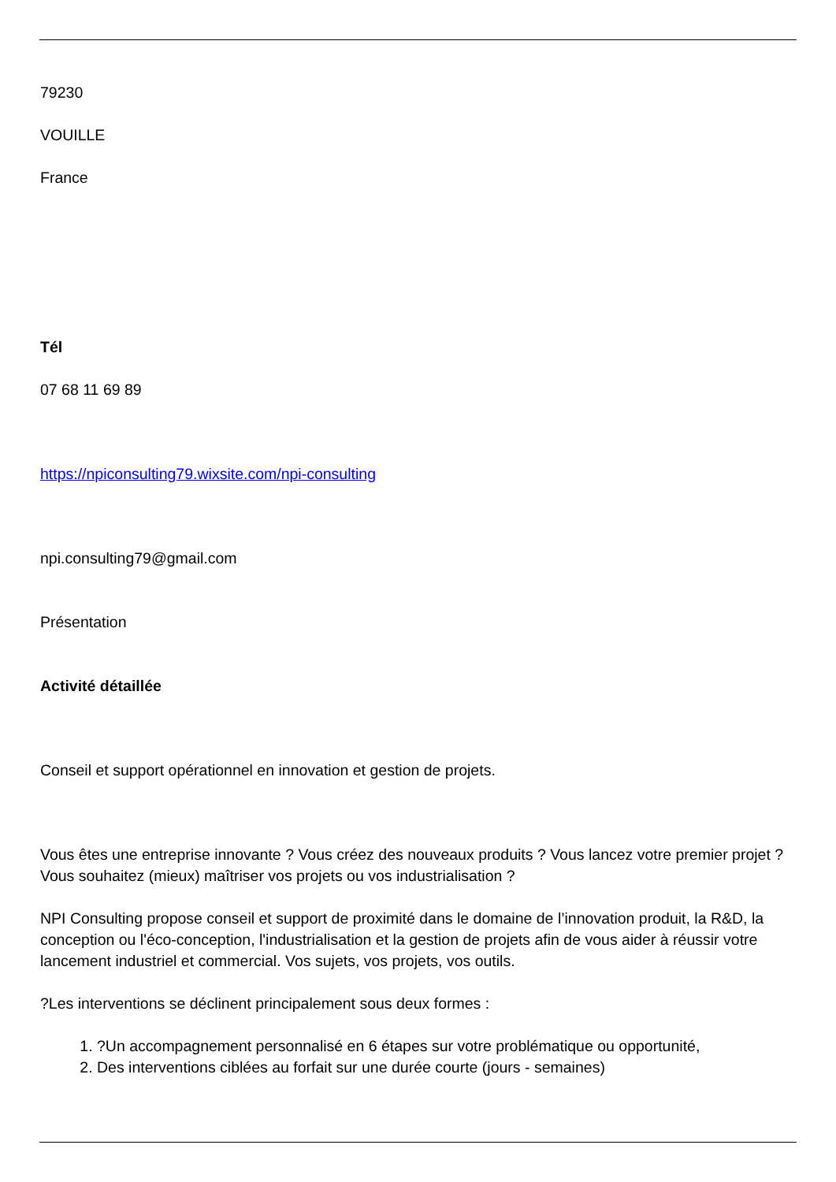79230
VOUILLE
France
Tél
07 68 11 69 89
https://npiconsulting79.wixsite.com/npi-consulting
npi.consulting79@gmail.com
Présentation
Activité détaillée
Conseil et support opérationnel en innovation et gestion de projets.
Vous êtes une entreprise innovante ? Vous créez des nouveaux produits ? Vous lancez votre premier projet ? Vous souhaitez (mieux) maîtriser vos projets ou vos industrialisation ?
NPI Consulting propose conseil et support de proximité dans le domaine de l’innovation produit, la R&D, la conception ou l'éco-conception, l'industrialisation et la gestion de projets afin de vous aider à réussir votre lancement industriel et commercial. Vos sujets, vos projets, vos outils.
?Les interventions se déclinent principalement sous deux formes :
1. ?Un accompagnement personnalisé en 6 étapes sur votre problématique ou opportunité,
2. Des interventions ciblées au forfait sur une durée courte (jours - semaines)